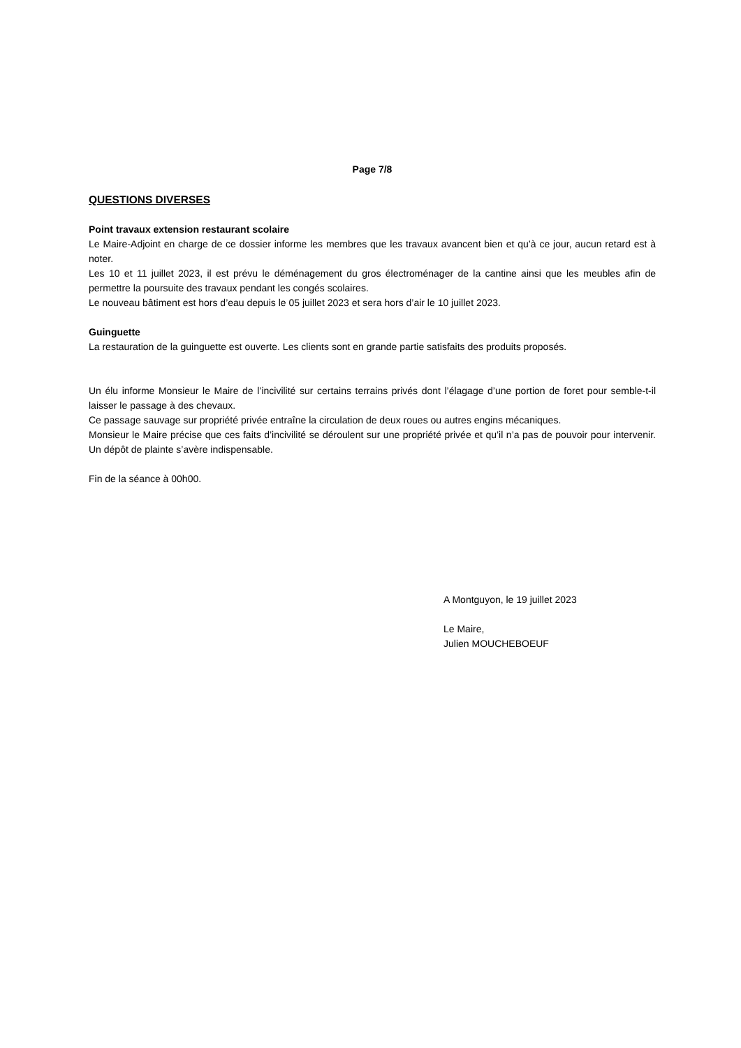Page 7/8
QUESTIONS DIVERSES
Point travaux extension restaurant scolaire
Le Maire-Adjoint en charge de ce dossier informe les membres que les travaux avancent bien et qu’à ce jour, aucun retard est à noter.
Les 10 et 11 juillet 2023, il est prévu le déménagement du gros électroménager de la cantine ainsi que les meubles afin de permettre la poursuite des travaux pendant les congés scolaires.
Le nouveau bâtiment est hors d’eau depuis le 05 juillet 2023 et sera hors d’air le 10 juillet 2023.
Guinguette
La restauration de la guinguette est ouverte. Les clients sont en grande partie satisfaits des produits proposés.
Un élu informe Monsieur le Maire de l’incivilité sur certains terrains privés dont l’élagage d’une portion de foret pour semble-t-il laisser le passage à des chevaux.
Ce passage sauvage sur propriété privée entraîne la circulation de deux roues ou autres engins mécaniques.
Monsieur le Maire précise que ces faits d’incivilité se déroulent sur une propriété privée et qu’il n’a pas de pouvoir pour intervenir. Un dépôt de plainte s’avère indispensable.
Fin de la séance à 00h00.
A Montguyon, le 19 juillet 2023
Le Maire,
Julien MOUCHEBOEUF